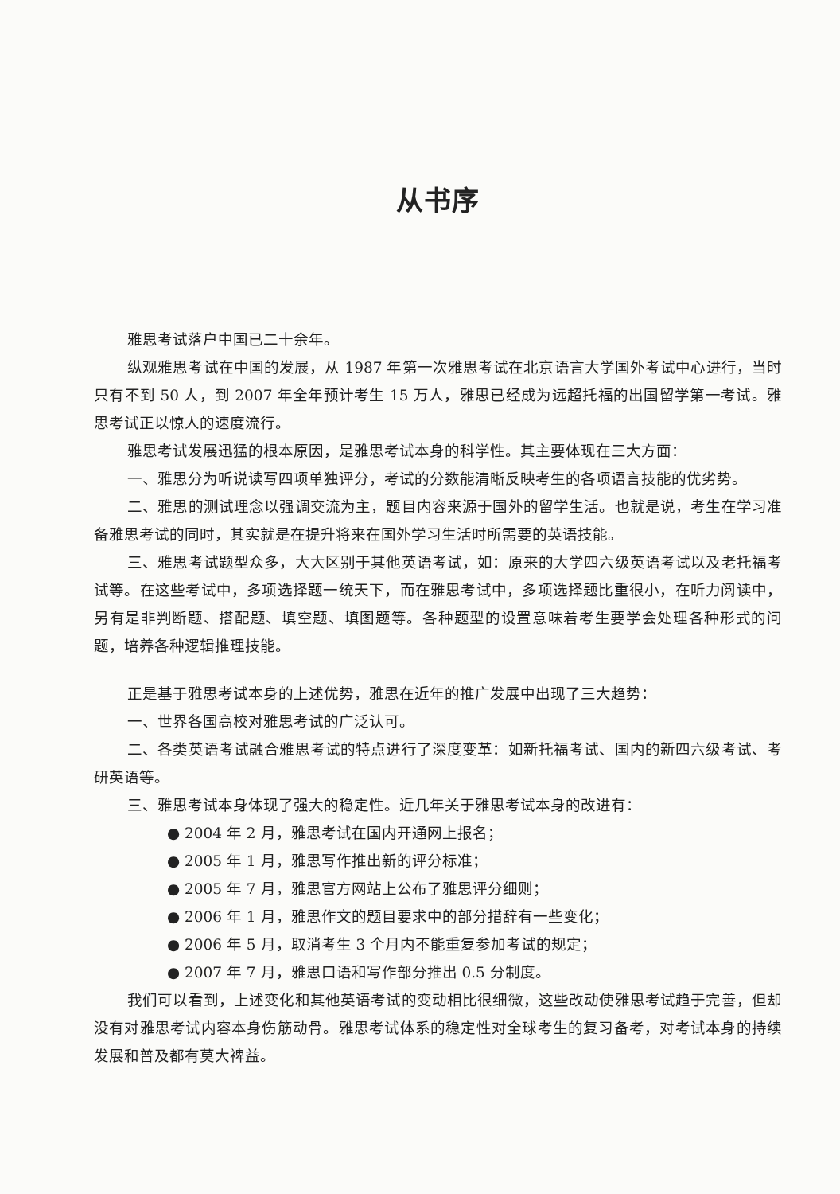从书序
雅思考试落户中国已二十余年。
纵观雅思考试在中国的发展，从 1987 年第一次雅思考试在北京语言大学国外考试中心进行，当时只有不到 50 人，到 2007 年全年预计考生 15 万人，雅思已经成为远超托福的出国留学第一考试。雅思考试正以惊人的速度流行。
雅思考试发展迅猛的根本原因，是雅思考试本身的科学性。其主要体现在三大方面：
一、雅思分为听说读写四项单独评分，考试的分数能清晰反映考生的各项语言技能的优劣势。
二、雅思的测试理念以强调交流为主，题目内容来源于国外的留学生活。也就是说，考生在学习准备雅思考试的同时，其实就是在提升将来在国外学习生活时所需要的英语技能。
三、雅思考试题型众多，大大区别于其他英语考试，如：原来的大学四六级英语考试以及老托福考试等。在这些考试中，多项选择题一统天下，而在雅思考试中，多项选择题比重很小，在听力阅读中，另有是非判断题、搭配题、填空题、填图题等。各种题型的设置意味着考生要学会处理各种形式的问题，培养各种逻辑推理技能。
正是基于雅思考试本身的上述优势，雅思在近年的推广发展中出现了三大趋势：
一、世界各国高校对雅思考试的广泛认可。
二、各类英语考试融合雅思考试的特点进行了深度变革：如新托福考试、国内的新四六级考试、考研英语等。
三、雅思考试本身体现了强大的稳定性。近几年关于雅思考试本身的改进有：
● 2004 年 2 月，雅思考试在国内开通网上报名；
● 2005 年 1 月，雅思写作推出新的评分标准；
● 2005 年 7 月，雅思官方网站上公布了雅思评分细则；
● 2006 年 1 月，雅思作文的题目要求中的部分措辞有一些变化；
● 2006 年 5 月，取消考生 3 个月内不能重复参加考试的规定；
● 2007 年 7 月，雅思口语和写作部分推出 0.5 分制度。
我们可以看到，上述变化和其他英语考试的变动相比很细微，这些改动使雅思考试趋于完善，但却没有对雅思考试内容本身伤筋动骨。雅思考试体系的稳定性对全球考生的复习备考，对考试本身的持续发展和普及都有莫大裨益。